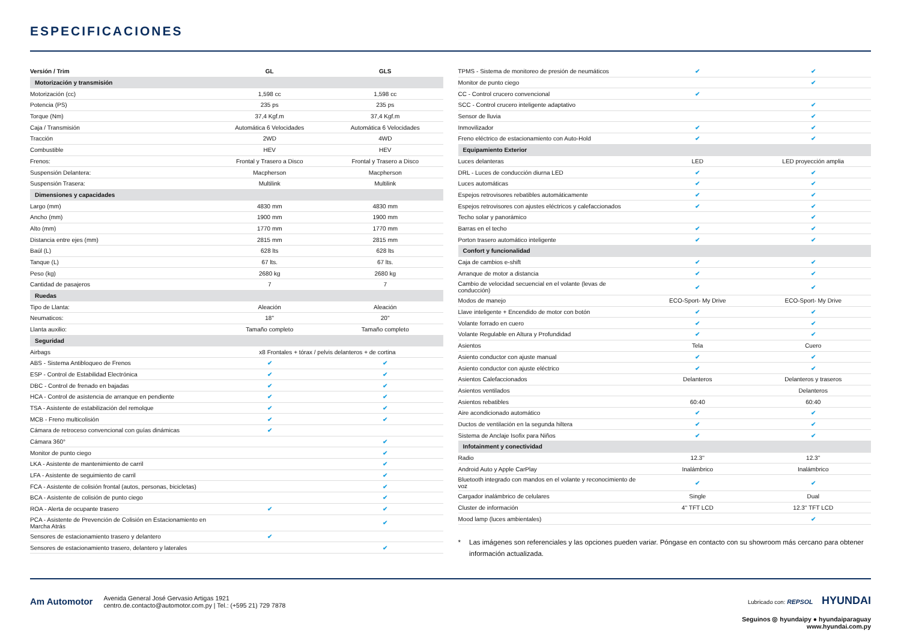ESPECIFICACIONES
| Versión / Trim | GL | GLS |
| --- | --- | --- |
| Motorización y transmisión | | |
| Motorización (cc) | 1,598 cc | 1,598 cc |
| Potencia (PS) | 235 ps | 235 ps |
| Torque (Nm) | 37,4 Kgf.m | 37,4 Kgf.m |
| Caja / Transmisión | Automática 6 Velocidades | Automática 6 Velocidades |
| Tracción | 2WD | 4WD |
| Combustible | HEV | HEV |
| Frenos: | Frontal y Trasero a Disco | Frontal y Trasero a Disco |
| Suspensión Delantera: | Macpherson | Macpherson |
| Suspensión Trasera: | Multilink | Multilink |
| Dimensiones y capacidades | | |
| Largo (mm) | 4830 mm | 4830 mm |
| Ancho (mm) | 1900 mm | 1900 mm |
| Alto (mm) | 1770 mm | 1770 mm |
| Distancia entre ejes (mm) | 2815 mm | 2815 mm |
| Baúl (L) | 628 lts | 628 lts |
| Tanque (L) | 67 lts. | 67 lts. |
| Peso (kg) | 2680 kg | 2680 kg |
| Cantidad de pasajeros | 7 | 7 |
| Ruedas | | |
| Tipo de Llanta: | Aleación | Aleación |
| Neumaticos: | 18'' | 20'' |
| Llanta auxilio: | Tamaño completo | Tamaño completo |
| Seguridad | | |
| Airbags | x8 Frontales + tórax / pelvis delanteros + de cortina | |
| ABS - Sistema Antibloqueo de Frenos | ✔ | ✔ |
| ESP - Control de Estabilidad Electrónica | ✔ | ✔ |
| DBC - Control de frenado en bajadas | ✔ | ✔ |
| HCA - Control de asistencia de arranque en pendiente | ✔ | ✔ |
| TSA - Asistente de estabilización del remolque | ✔ | ✔ |
| MCB - Freno multicolisión | ✔ | ✔ |
| Cámara de retroceso convencional con guías dinámicas | ✔ | |
| Cámara 360° | | ✔ |
| Monitor de punto ciego | | ✔ |
| LKA - Asistente de mantenimiento de carril | | ✔ |
| LFA - Asistente de seguimiento de carril | | ✔ |
| FCA - Asistente de colisión frontal (autos, personas, bicicletas) | | ✔ |
| BCA - Asistente de colisión de punto ciego | | ✔ |
| ROA - Alerta de ocupante trasero | ✔ | ✔ |
| PCA - Asistente de Prevención de Colisión en Estacionamiento en Marcha Atrás | | ✔ |
| Sensores de estacionamiento trasero y delantero | ✔ | |
| Sensores de estacionamiento trasero, delantero y laterales | | ✔ |
| TPMS - Sistema de monitoreo de presión de neumáticos | ✔ | ✔ |
| Monitor de punto ciego | | ✔ |
| CC - Control crucero convencional | ✔ | |
| SCC - Control crucero inteligente adaptativo | | ✔ |
| Sensor de lluvia | | ✔ |
| Inmovilizador | ✔ | ✔ |
| Freno eléctrico de estacionamiento con Auto-Hold | ✔ | ✔ |
| Equipamiento Exterior | | |
| Luces delanteras | LED | LED proyección amplia |
| DRL - Luces de conducción diurna LED | ✔ | ✔ |
| Luces automáticas | ✔ | ✔ |
| Espejos retrovisores rebatibles automáticamente | ✔ | ✔ |
| Espejos retrovisores con ajustes eléctricos y calefaccionados | ✔ | ✔ |
| Techo solar y panorámico | | ✔ |
| Barras en el techo | ✔ | ✔ |
| Porton trasero automático inteligente | ✔ | ✔ |
| Confort y funcionalidad | | |
| Caja de cambios e-shift | ✔ | ✔ |
| Arranque de motor a distancia | ✔ | ✔ |
| Cambio de velocidad secuencial en el volante (levas de conducción) | ✔ | ✔ |
| Modos de manejo | ECO-Sport- My Drive | ECO-Sport- My Drive |
| Llave inteligente + Encendido de motor con botón | ✔ | ✔ |
| Volante forrado en cuero | ✔ | ✔ |
| Volante Regulable en Altura y Profundidad | ✔ | ✔ |
| Asientos | Tela | Cuero |
| Asiento conductor con ajuste manual | ✔ | ✔ |
| Asiento conductor con ajuste eléctrico | ✔ | ✔ |
| Asientos Calefaccionados | Delanteros | Delanteros y traseros |
| Asientos ventilados | | Delanteros |
| Asientos rebatibles | 60:40 | 60:40 |
| Aire acondicionado automático | ✔ | ✔ |
| Ductos de ventilación en la segunda hiltera | ✔ | ✔ |
| Sistema de Anclaje Isofix para Niños | ✔ | ✔ |
| Infotainment y conectividad | | |
| Radio | 12.3'' | 12.3'' |
| Android Auto y Apple CarPlay | Inalámbrico | Inalámbrico |
| Bluetooth integrado con mandos en el volante y reconocimiento de voz | ✔ | ✔ |
| Cargador inalámbrico de celulares | Single | Dual |
| Cluster de información | 4'' TFT LCD | 12.3'' TFT LCD |
| Mood lamp (luces ambientales) | | ✔ |
* Las imágenes son referenciales y las opciones pueden variar. Póngase en contacto con su showroom más cercano para obtener información actualizada.
Am Automotor Avenida General José Gervasio Artigas 1921
centro.de.contacto@automotor.com.py | Tel.: (+595 21) 729 7878
Lubricado con: REPSOL HYUNDAI
Seguinos ◎ hyundaipy ● hyundaiparaguay
www.hyundai.com.py